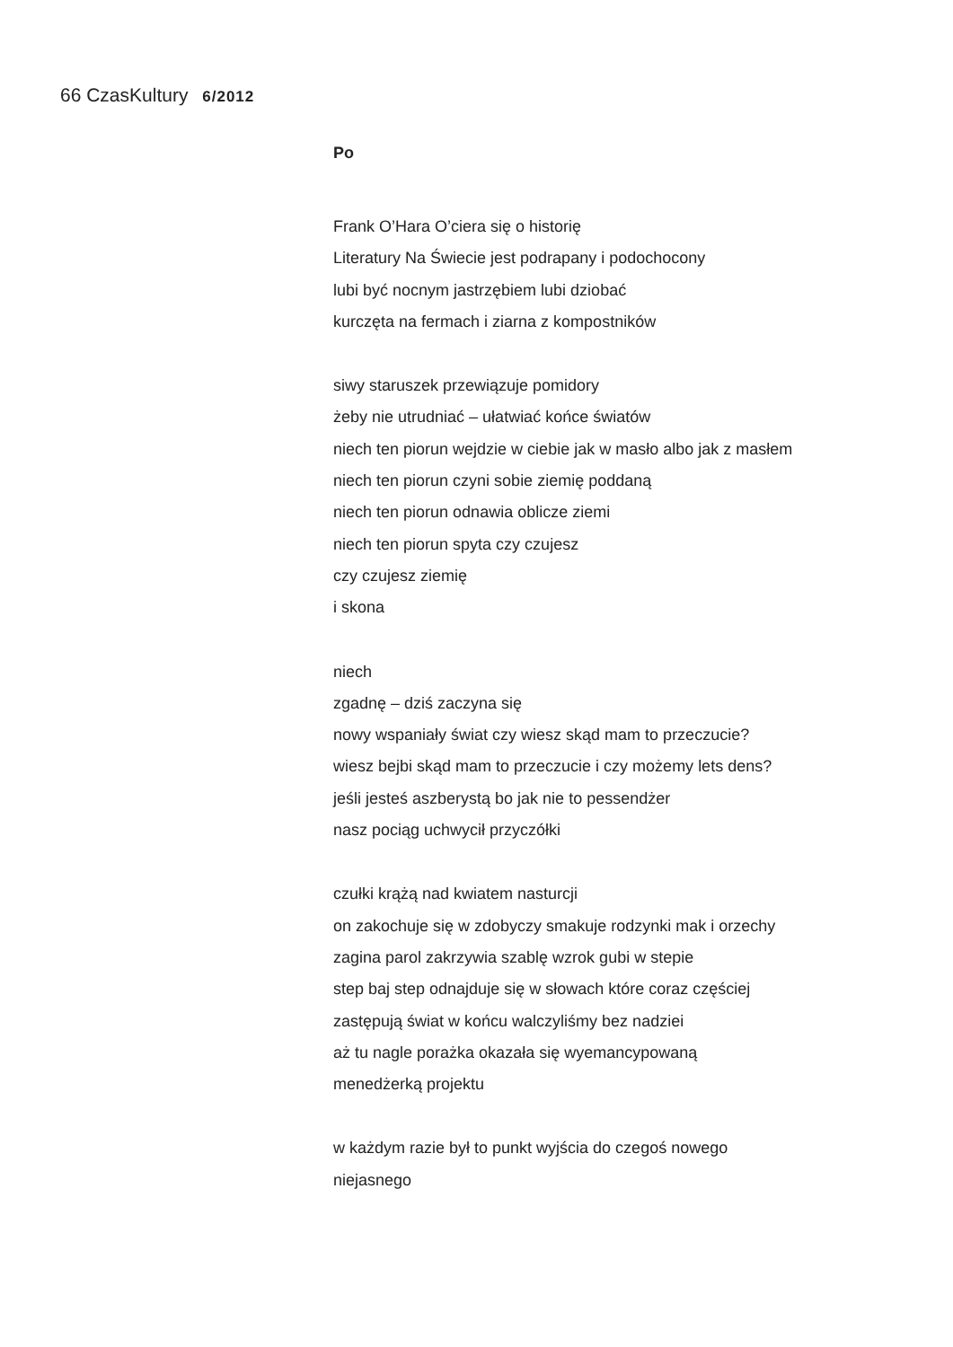66 Czas Kultury 6/2012
Po
Frank O’Hara O’ciera się o historię
Literatury Na Świecie jest podrapany i podochocony
lubi być nocnym jastrzębiem lubi dziobać
kurczęta na fermach i ziarna z kompostników
siwy staruszek przewiązuje pomidory
żeby nie utrudniać – ułatwiać końce światów
niech ten piorun wejdzie w ciebie jak w masło albo jak z masłem
niech ten piorun czyni sobie ziemię poddaną
niech ten piorun odnawia oblicze ziemi
niech ten piorun spyta czy czujesz
czy czujesz ziemię
i skona
niech
zgadnę – dziś zaczyna się
nowy wspaniały świat czy wiesz skąd mam to przeczucie?
wiesz bejbi skąd mam to przeczucie i czy możemy lets dens?
jeśli jesteś aszberystą bo jak nie to pessendżer
nasz pociąg uchwycił przyczółki
czułki krążą nad kwiatem nasturcji
on zakochuje się w zdobyczy smakuje rodzynki mak i orzechy
zagina parol zakrzywia szablę wzrok gubi w stepie
step baj step odnajduje się w słowach które coraz częściej
zastępują świat w końcu walczyliśmy bez nadziei
aż tu nagle porażka okazała się wyemancypowaną
menedżerką projektu
w każdym razie był to punkt wyjścia do czegoś nowego
niejasnego